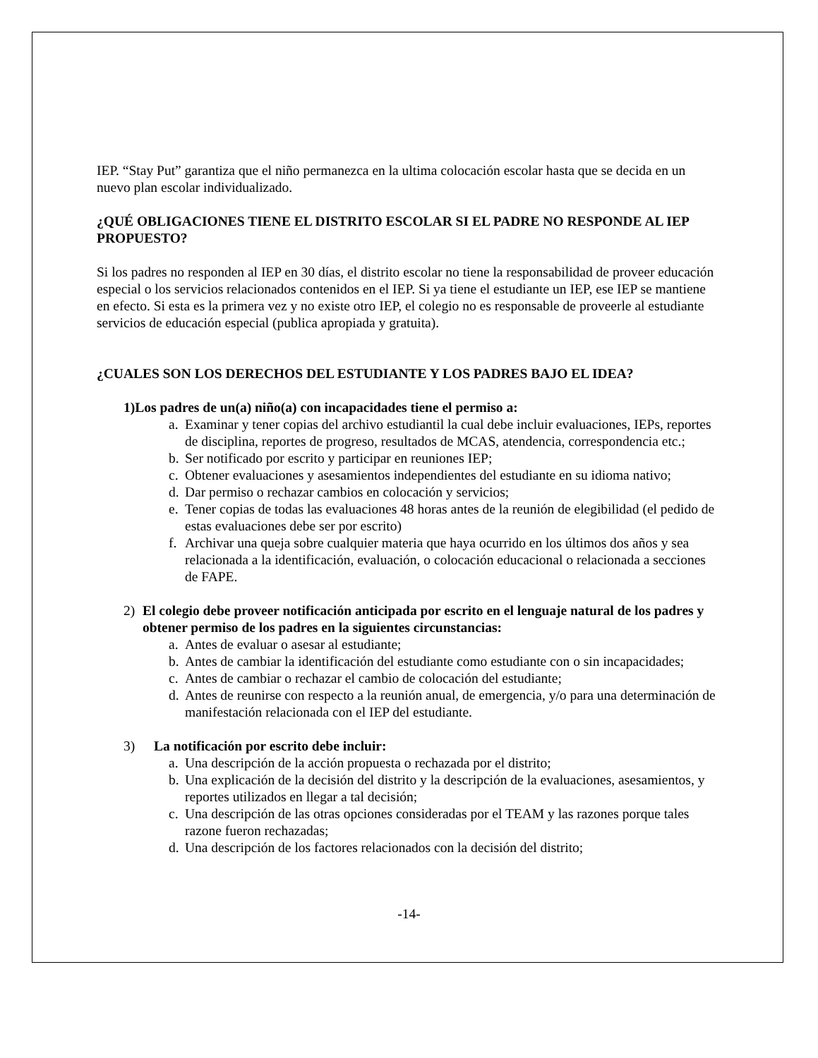IEP. “Stay Put” garantiza que el niño permanezca en la ultima colocación escolar hasta que se decida en un nuevo plan escolar individualizado.
¿QUÉ OBLIGACIONES TIENE EL DISTRITO ESCOLAR SI EL PADRE NO RESPONDE AL IEP PROPUESTO?
Si los padres no responden al IEP en 30 días, el distrito escolar no tiene la responsabilidad de proveer educación especial o los servicios relacionados contenidos en el IEP. Si ya tiene el estudiante un IEP, ese IEP se mantiene en efecto. Si esta es la primera vez y no existe otro IEP, el colegio no es responsable de proveerle al estudiante servicios de educación especial (publica apropiada y gratuita).
¿CUALES SON LOS DERECHOS DEL ESTUDIANTE Y LOS PADRES BAJO EL IDEA?
1) Los padres de un(a) niño(a) con incapacidades tiene el permiso a:
a. Examinar y tener copias del archivo estudiantil la cual debe incluir evaluaciones, IEPs, reportes de disciplina, reportes de progreso, resultados de MCAS, atendencia, correspondencia etc.;
b. Ser notificado por escrito y participar en reuniones IEP;
c. Obtener evaluaciones y asesamientos independientes del estudiante en su idioma nativo;
d. Dar permiso o rechazar cambios en colocación y servicios;
e. Tener copias de todas las evaluaciones 48 horas antes de la reunión de elegibilidad (el pedido de estas evaluaciones debe ser por escrito)
f. Archivar una queja sobre cualquier materia que haya ocurrido en los últimos dos años y sea relacionada a la identificación, evaluación, o colocación educacional o relacionada a secciones de FAPE.
2) El colegio debe proveer notificación anticipada por escrito en el lenguaje natural de los padres y obtener permiso de los padres en la siguientes circunstancias:
a. Antes de evaluar o asesar al estudiante;
b. Antes de cambiar la identificación del estudiante como estudiante con o sin incapacidades;
c. Antes de cambiar o rechazar el cambio de colocación del estudiante;
d. Antes de reunirse con respecto a la reunión anual, de emergencia, y/o para una determinación de manifestación relacionada con el IEP del estudiante.
3) La notificación por escrito debe incluir:
a. Una descripción de la acción propuesta o rechazada por el distrito;
b. Una explicación de la decisión del distrito y la descripción de la evaluaciones, asesamientos, y reportes utilizados en llegar a tal decisión;
c. Una descripción de las otras opciones consideradas por el TEAM y las razones porque tales razone fueron rechazadas;
d. Una descripción de los factores relacionados con la decisión del distrito;
-14-